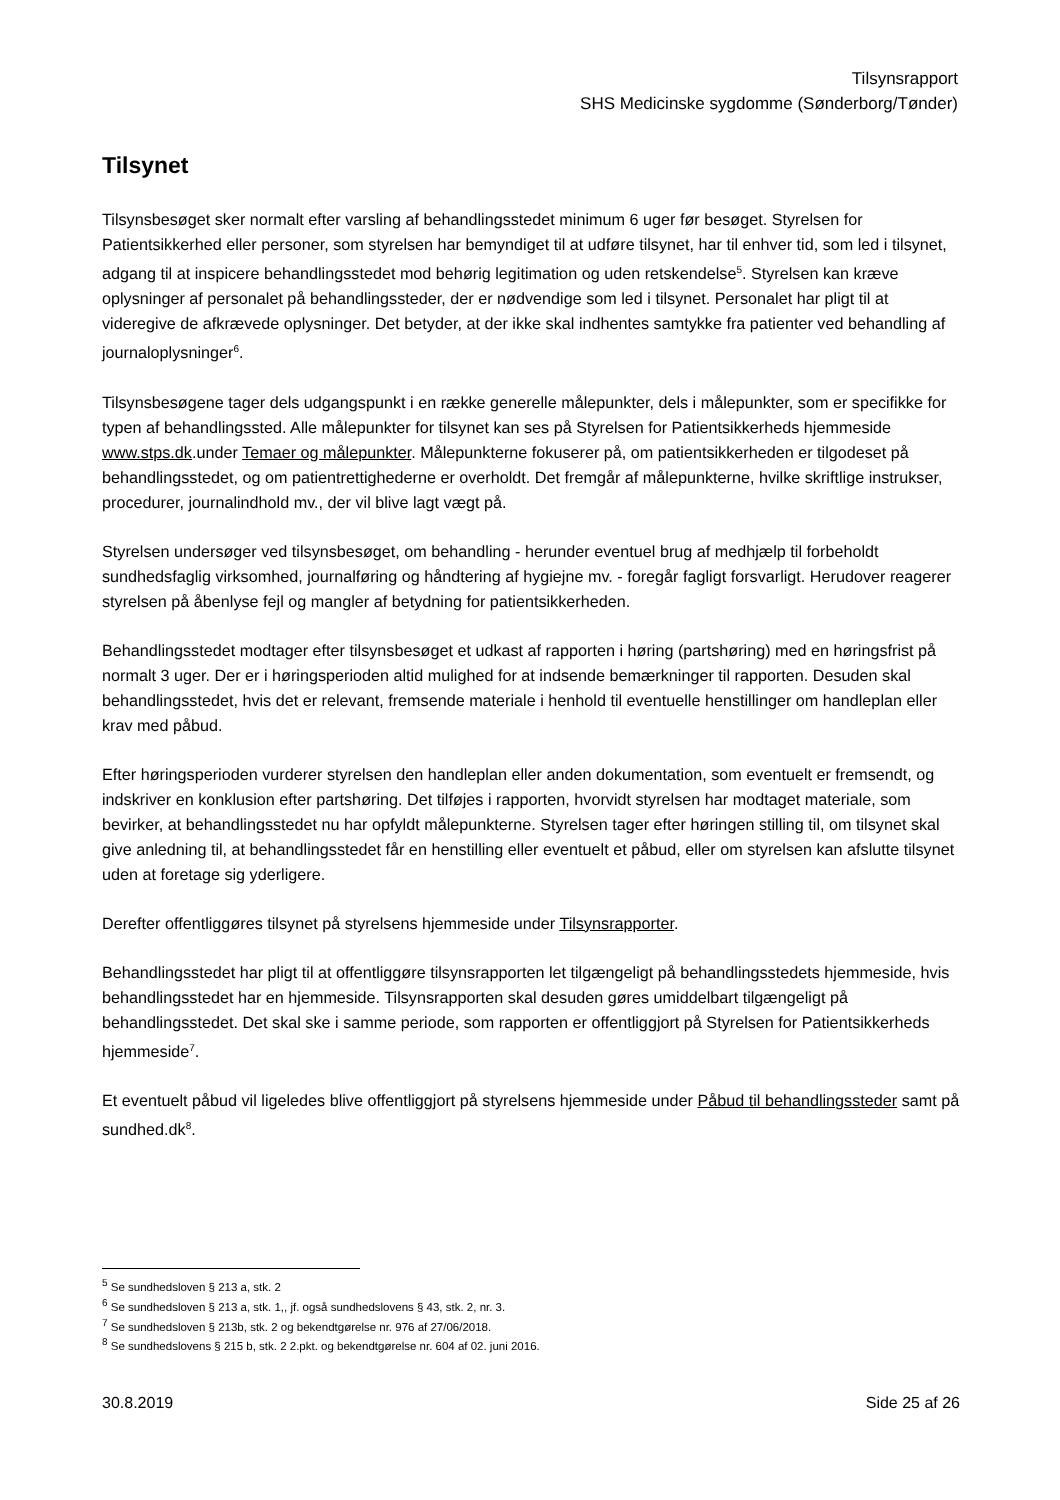Tilsynsrapport
SHS Medicinske sygdomme (Sønderborg/Tønder)
Tilsynet
Tilsynsbesøget sker normalt efter varsling af behandlingsstedet minimum 6 uger før besøget. Styrelsen for Patientsikkerhed eller personer, som styrelsen har bemyndiget til at udføre tilsynet, har til enhver tid, som led i tilsynet, adgang til at inspicere behandlingsstedet mod behørig legitimation og uden retskendelse<sup>5</sup>. Styrelsen kan kræve oplysninger af personalet på behandlingssteder, der er nødvendige som led i tilsynet. Personalet har pligt til at videregive de afkrævede oplysninger. Det betyder, at der ikke skal indhentes samtykke fra patienter ved behandling af journaloplysninger<sup>6</sup>.
Tilsynsbesøgene tager dels udgangspunkt i en række generelle målepunkter, dels i målepunkter, som er specifikke for typen af behandlingssted. Alle målepunkter for tilsynet kan ses på Styrelsen for Patientsikkerheds hjemmeside www.stps.dk.under Temaer og målepunkter. Målepunkterne fokuserer på, om patientsikkerheden er tilgodeset på behandlingsstedet, og om patientrettighederne er overholdt. Det fremgår af målepunkterne, hvilke skriftlige instrukser, procedurer, journalindhold mv., der vil blive lagt vægt på.
Styrelsen undersøger ved tilsynsbesøget, om behandling - herunder eventuel brug af medhjælp til forbeholdt sundhedsfaglig virksomhed, journalføring og håndtering af hygiejne mv. - foregår fagligt forsvarligt. Herudover reagerer styrelsen på åbenlyse fejl og mangler af betydning for patientsikkerheden.
Behandlingsstedet modtager efter tilsynsbesøget et udkast af rapporten i høring (partshøring) med en høringsfrist på normalt 3 uger. Der er i høringsperioden altid mulighed for at indsende bemærkninger til rapporten. Desuden skal behandlingsstedet, hvis det er relevant, fremsende materiale i henhold til eventuelle henstillinger om handleplan eller krav med påbud.
Efter høringsperioden vurderer styrelsen den handleplan eller anden dokumentation, som eventuelt er fremsendt, og indskriver en konklusion efter partshøring. Det tilføjes i rapporten, hvorvidt styrelsen har modtaget materiale, som bevirker, at behandlingsstedet nu har opfyldt målepunkterne. Styrelsen tager efter høringen stilling til, om tilsynet skal give anledning til, at behandlingsstedet får en henstilling eller eventuelt et påbud, eller om styrelsen kan afslutte tilsynet uden at foretage sig yderligere.
Derefter offentliggøres tilsynet på styrelsens hjemmeside under Tilsynsrapporter.
Behandlingsstedet har pligt til at offentliggøre tilsynsrapporten let tilgængeligt på behandlingsstedets hjemmeside, hvis behandlingsstedet har en hjemmeside. Tilsynsrapporten skal desuden gøres umiddelbart tilgængeligt på behandlingsstedet. Det skal ske i samme periode, som rapporten er offentliggjort på Styrelsen for Patientsikkerheds hjemmeside<sup>7</sup>.
Et eventuelt påbud vil ligeledes blive offentliggjort på styrelsens hjemmeside under Påbud til behandlingssteder samt på sundhed.dk<sup>8</sup>.
<sup>5</sup> Se sundhedsloven § 213 a, stk. 2
<sup>6</sup> Se sundhedsloven § 213 a, stk. 1,, jf. også sundhedslovens § 43, stk. 2, nr. 3.
<sup>7</sup> Se sundhedsloven § 213b, stk. 2 og bekendtgørelse nr. 976 af 27/06/2018.
<sup>8</sup> Se sundhedslovens § 215 b, stk. 2 2.pkt. og bekendtgørelse nr. 604 af 02. juni 2016.
30.8.2019 Side 25 af 26